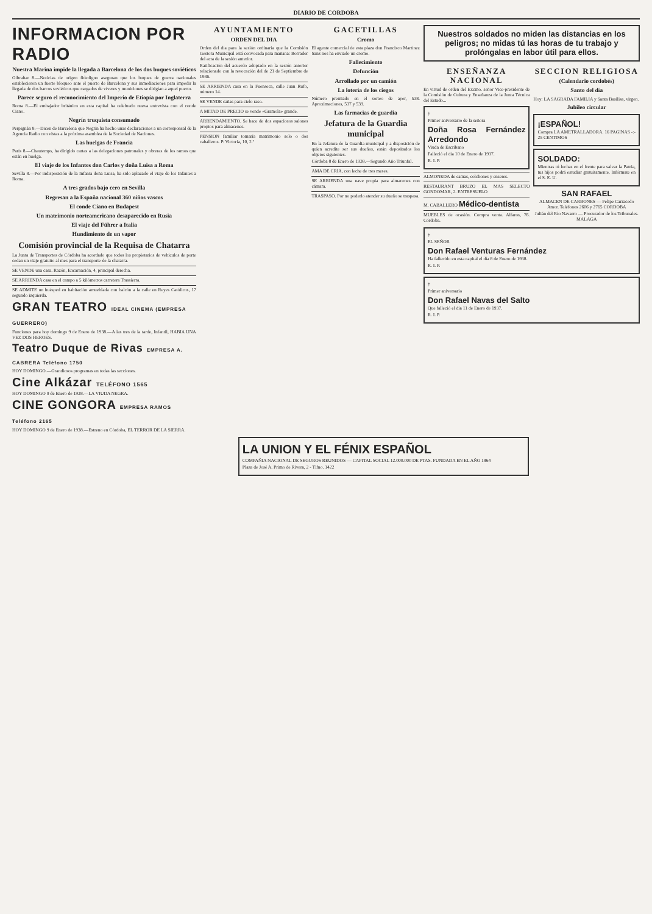DIARIO DE CORDOBA
INFORMACION POR RADIO
Nuestra Marina impide la llegada a Barcelona de los dos buques soviéticos
Gibraltar 8.—Noticias de origen fidedigno aseguran que los buques de guerra nacionales establecieron un fuerte bloqueo ante el puerto de Barcelona y sus inmediaciones para impedir la llegada de dos barcos soviéticos que cargados de víveres y municiones se dirigían a aquel puerto.
Parece seguro el reconocimiento del Imperio de Etiopía por Inglaterra
Roma 8.—El embajador británico en esta capital ha celebrado nueva entrevista con el conde Ciano.
Negrín truquista consumado
Perpignán 8.—Dicen de Barcelona que Negrín ha hecho unas declaraciones a un corresponsal de la Agencia Radio con vistas a la próxima asamblea de la Sociedad de Naciones.
Las huelgas de Francia
París 8.—Chautemps, ha dirigido cartas a las delegaciones patronales y obreras de los ramos que están en huelga.
El viaje de los Infantes don Carlos y doña Luisa a Roma
Sevilla 8.—Por indisposición de la Infanta doña Luisa, ha sido aplazado el viaje de los Infantes a Roma.
A tres grados bajo cero en Sevilla
Regresan a la España nacional 360 niños vascos
El conde Ciano en Budapest
Un matrimonio norteamericano desaparecido en Rusia
El viaje del Führer a Italia
Hundimiento de un vapor
Comisión provincial de la Requisa de Chatarra
La Junta de Transportes de Córdoba ha acordado que todos los propietarios de vehículos de porte cedan un viaje gratuito al mes para el transporte de la chatarra.
SE VENDE una casa. Razón, Encarnación, 4, principal derecha.
SE ARRIENDA casa en el campo a 5 kilómetros carretera Trassierra.
SE ADMITE un huésped en habitación amueblada con balcón a la calle en Reyes Católicos, 17 segundo izquierda.
GRAN TEATRO IDEAL CINEMA (EMPRESA GUERRERO)
Funciones para hoy domingo 9 de Enero de 1938.—A las tres de la tarde, Infantil, HABIA UNA VEZ DOS HEROES.
Teatro Duque de Rivas EMPRESA A. CABRERA Teléfono 1750
HOY DOMINGO.—Grandiosos programas en todas las secciones.
Cine Alkázar TELÉFONO 1565
HOY DOMINGO 9 de Enero de 1938.—LA VIUDA NEGRA.
CINE GONGORA EMPRESA RAMOS Teléfono 2165
HOY DOMINGO 9 de Enero de 1938.—Estreno en Córdoba, EL TERROR DE LA SIERRA.
AYUNTAMIENTO
ORDEN DEL DIA
Orden del día para la sesión ordinaria que la Comisión Gestora Municipal está convocada para mañana: Borrador del acta de la sesión anterior.
Ratificación del acuerdo adoptado en la sesión anterior relacionado con la revocación del de 21 de Septiembre de 1936.
SE ARRIENDA casa en la Fuenseca, calle Juan Rufo, número 14.
SE VENDE cañas para cielo raso.
A MITAD DE PRECIO se vende «Gramola» grande.
ARRENDAMIENTO. Se hace de dos espaciosos salones propios para almacenes.
PENSION familiar tomaría matrimonio solo o dos caballeros. P. Victoria, 10, 2.º
GACETILLAS
Cromo
El agente comercial de esta plaza don Francisco Martínez Sanz nos ha enviado un cromo.
Fallecimiento
Defunción
Arrollado por un camión
La lotería de los ciegos
Número premiado en el sorteo de ayer, 538. Aproximaciones, 537 y 539.
Las farmacias de guardia
Jefatura de la Guardia municipal
En la Jefatura de la Guardia municipal y a disposición de quien acredite ser sus dueños, están depositados los objetos siguientes.
Córdoba 8 de Enero de 1938.—Segundo Año Triunfal.
AMA DE CRIA, con leche de tres meses.
SE ARRIENDA una nave propia para almacenes con cámara.
TRASPASO. Por no poderlo atender su dueño se traspasa.
Nuestros soldados no miden las distancias en los peligros; no midas tú las horas de tu trabajo y prolóngalas en labor útil para ellos.
ENSEÑANZA NACIONAL
En virtud de orden del Excmo. señor Vice-presidente de la Comisión de Cultura y Enseñanza de la Junta Técnica del Estado...
†
Primer aniversario de la señora
Doña Rosa Fernández Arredondo
Viuda de Escribano
Falleció el día 10 de Enero de 1937.
R. I. P.
ALMONEDA de camas, colchones y enseres.
RESTAURANT BRUZO EL MAS SELECTO GONDOMAR, 2. ENTRESUELO
M. CABALLERO Médico-dentista
MUEBLES de ocasión. Compra venta. Alfaros, 76. Córdoba.
SECCION RELIGIOSA
(Calendario cordobés)
Santo del día
Hoy: LA SAGRADA FAMILIA y Santa Basilisa, virgen.
Jubileo circular
¡ESPAÑOL!
Compra LA AMETRALLADORA. 16 PAGINAS -:- 25 CENTIMOS
SOLDADO:
Mientras tú luchas en el frente para salvar la Patria, tus hijos podrá estudiar gratuitamente. Infórmate en el S. E. U.
SAN RAFAEL
ALMACEN DE CARBONES — Felipe Carracedo Amor. Teléfonos 2606 y 2765 CORDOBA
Julián del Río Navarro — Procurador de los Tribunales. MALAGA
†
EL SEÑOR
Don Rafael Venturas Fernández
Ha fallecido en esta capital el día 8 de Enero de 1938.
R. I. P.
†
Primer aniversario
Don Rafael Navas del Salto
Que falleció el día 11 de Enero de 1937.
R. I. P.
LA UNION Y EL FÉNIX ESPAÑOL
COMPAÑIA NACIONAL DE SEGUROS REUNIDOS — CAPITAL SOCIAL 12.000.000 DE PTAS. FUNDADA EN EL AÑO 1864
Plaza de José A. Primo de Rivera, 2 - Tlfno. 1422